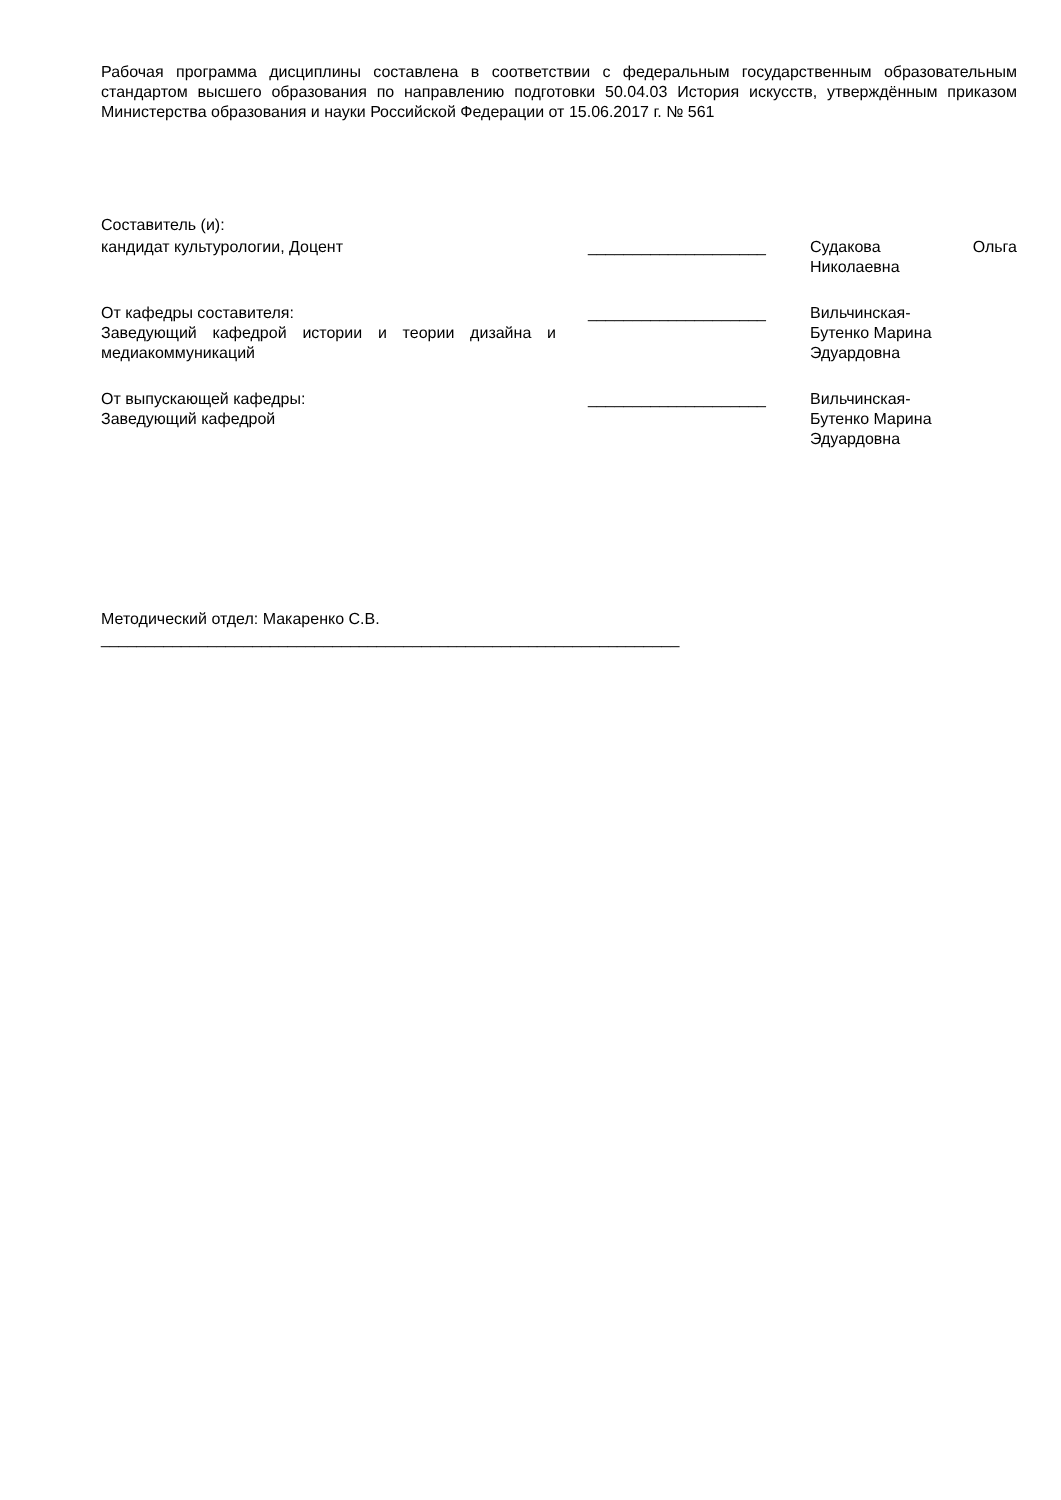Рабочая программа дисциплины составлена в соответствии с федеральным государственным образовательным стандартом высшего образования по направлению подготовки 50.04.03 История искусств, утверждённым приказом Министерства образования и науки Российской Федерации от 15.06.2017 г. № 561
Составитель (и):
| кандидат культурологии, Доцент | ____________________ | Судакова Ольга Николаевна |
| От кафедры составителя: Заведующий кафедрой истории и теории дизайна и медиакоммуникаций | ____________________ | Вильчинская- Бутенко Марина Эдуардовна |
| От выпускающей кафедры: Заведующий кафедрой | ____________________ | Вильчинская- Бутенко Марина Эдуардовна |
Методический отдел: Макаренко С.В.
_________________________________________________________________